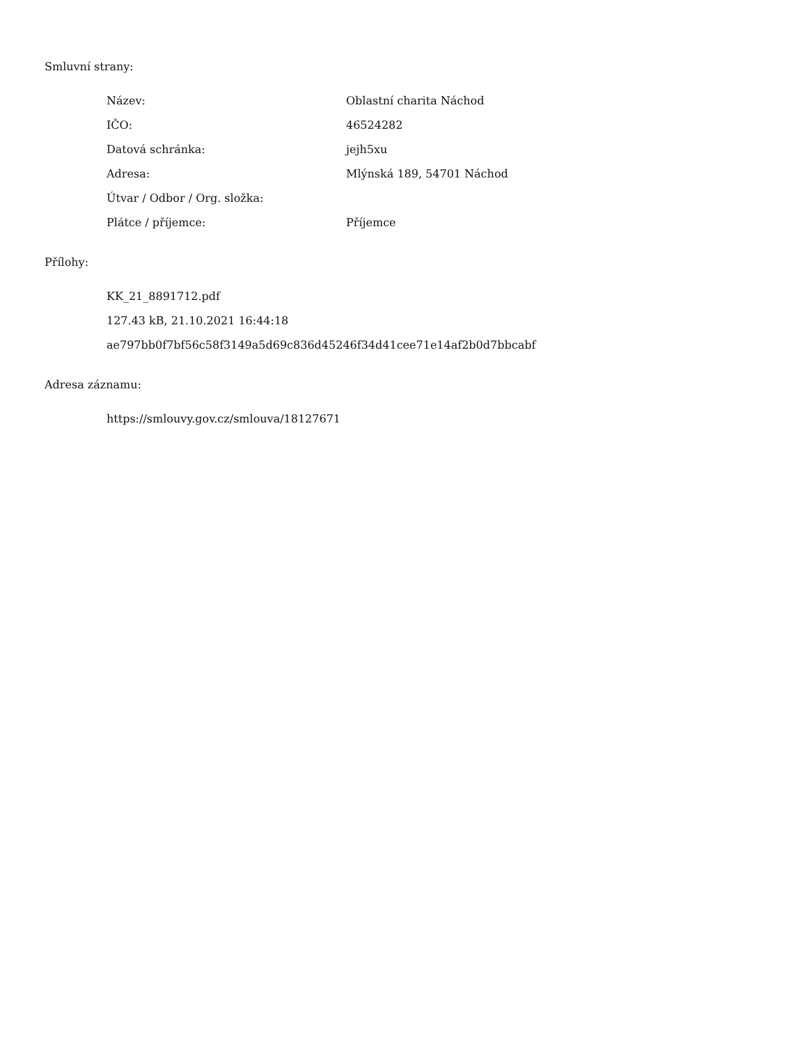Smluvní strany:
| Název: | Oblastní charita Náchod |
| IČO: | 46524282 |
| Datová schránka: | jejh5xu |
| Adresa: | Mlýnská 189, 54701 Náchod |
| Útvar / Odbor / Org. složka: | |
| Plátce / příjemce: | Příjemce |
Přílohy:
KK_21_8891712.pdf
127.43 kB, 21.10.2021 16:44:18
ae797bb0f7bf56c58f3149a5d69c836d45246f34d41cee71e14af2b0d7bbcabf
Adresa záznamu:
https://smlouvy.gov.cz/smlouva/18127671